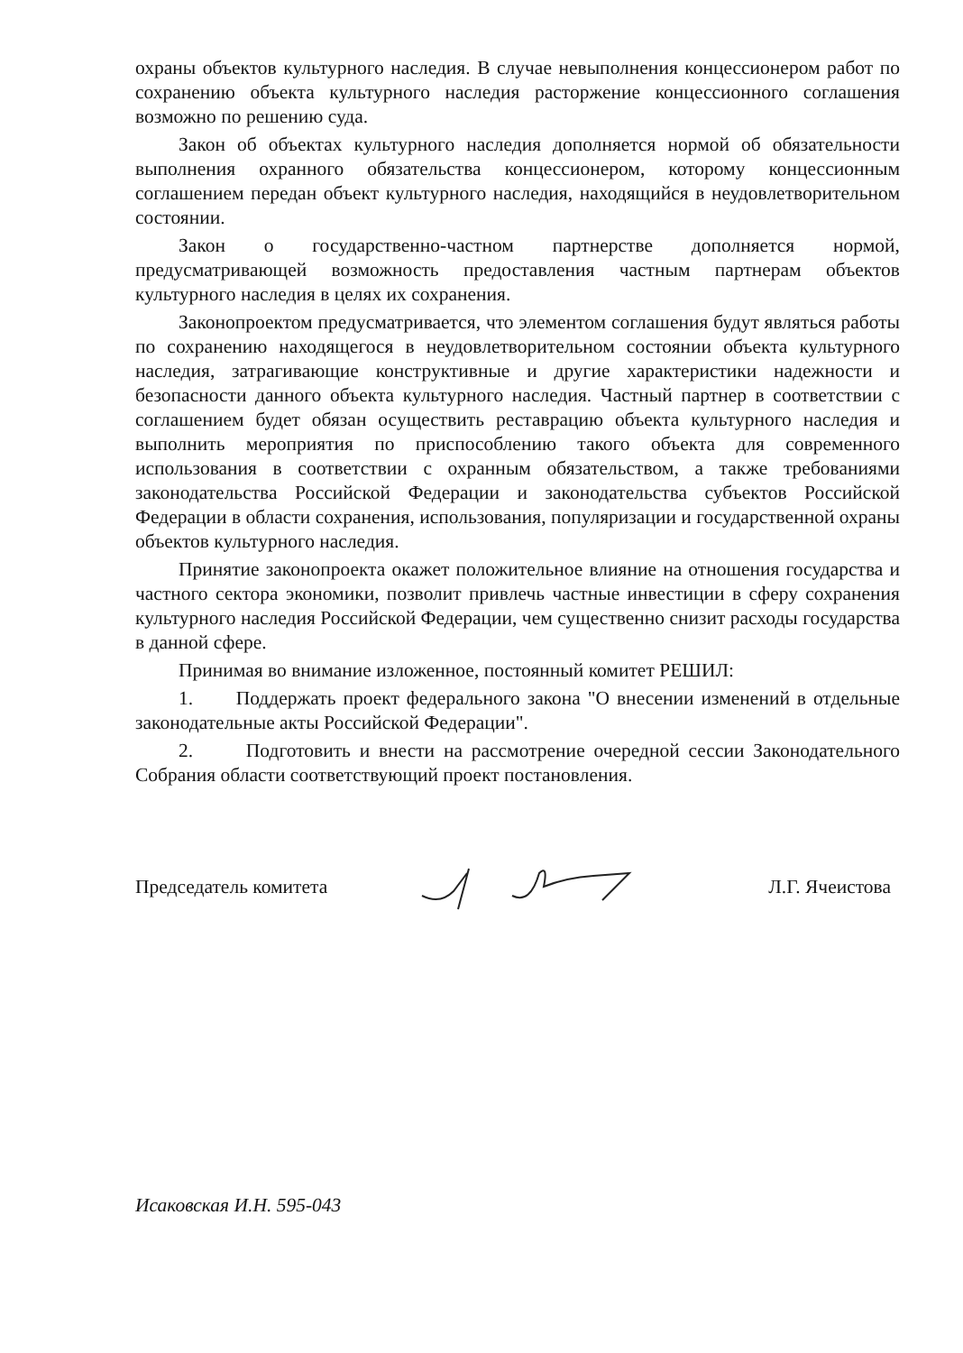охраны объектов культурного наследия. В случае невыполнения концессионером работ по сохранению объекта культурного наследия расторжение концессионного соглашения возможно по решению суда.
Закон об объектах культурного наследия дополняется нормой об обязательности выполнения охранного обязательства концессионером, которому концессионным соглашением передан объект культурного наследия, находящийся в неудовлетворительном состоянии.
Закон о государственно-частном партнерстве дополняется нормой, предусматривающей возможность предоставления частным партнерам объектов культурного наследия в целях их сохранения.
Законопроектом предусматривается, что элементом соглашения будут являться работы по сохранению находящегося в неудовлетворительном состоянии объекта культурного наследия, затрагивающие конструктивные и другие характеристики надежности и безопасности данного объекта культурного наследия. Частный партнер в соответствии с соглашением будет обязан осуществить реставрацию объекта культурного наследия и выполнить мероприятия по приспособлению такого объекта для современного использования в соответствии с охранным обязательством, а также требованиями законодательства Российской Федерации и законодательства субъектов Российской Федерации в области сохранения, использования, популяризации и государственной охраны объектов культурного наследия.
Принятие законопроекта окажет положительное влияние на отношения государства и частного сектора экономики, позволит привлечь частные инвестиции в сферу сохранения культурного наследия Российской Федерации, чем существенно снизит расходы государства в данной сфере.
Принимая во внимание изложенное, постоянный комитет РЕШИЛ:
1. Поддержать проект федерального закона "О внесении изменений в отдельные законодательные акты Российской Федерации".
2. Подготовить и внести на рассмотрение очередной сессии Законодательного Собрания области соответствующий проект постановления.
Председатель комитета Л.Г. Ячеистова
Исаковская И.Н. 595-043